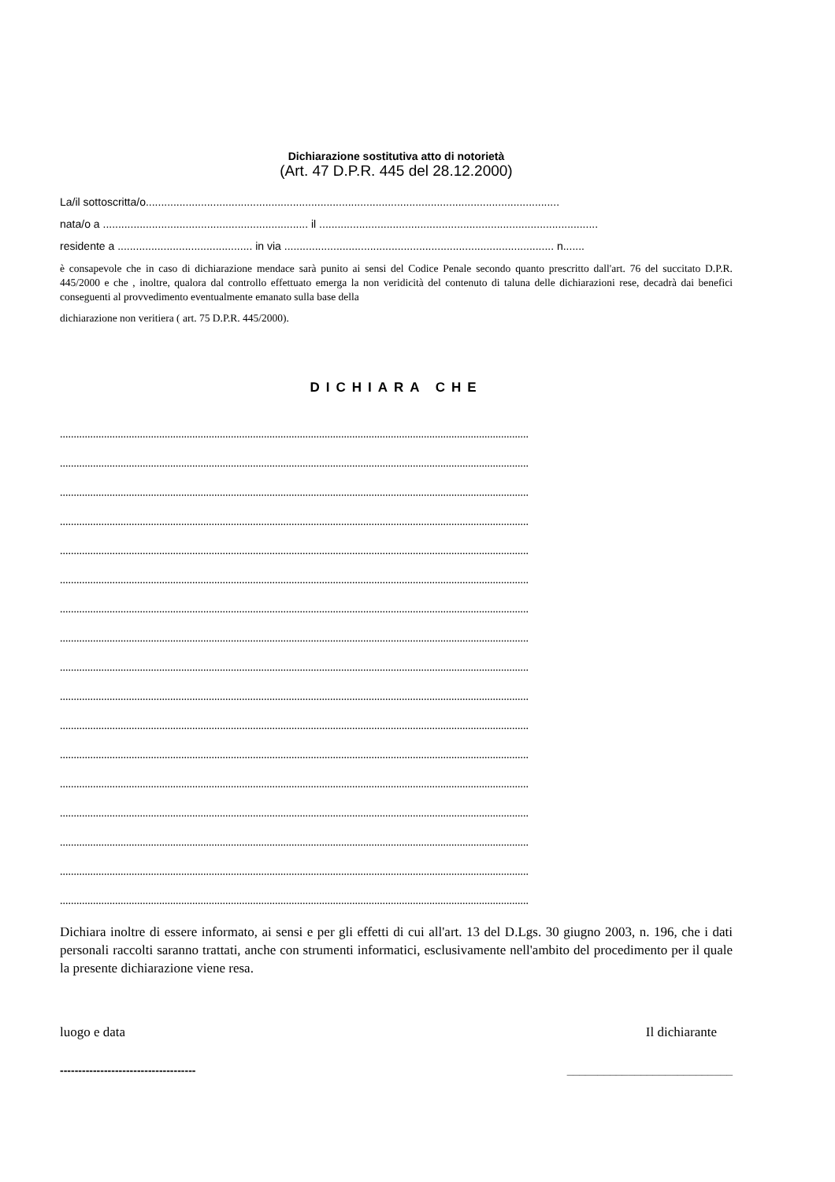Dichiarazione sostitutiva atto di notorietà
(Art. 47 D.P.R. 445 del 28.12.2000)
La/il sottoscritta/o.......................................................................................................................................
nata/o a ................................................................... il ...........................................................................................
residente a ............................................ in via ........................................................................................ n.......
è consapevole che in caso di dichiarazione mendace sarà punito ai sensi del Codice Penale secondo quanto prescritto dall'art. 76 del succitato D.P.R. 445/2000 e che , inoltre, qualora dal controllo effettuato emerga la non veridicità del contenuto di taluna delle dichiarazioni rese, decadrà dai benefici conseguenti al provvedimento eventualmente emanato sulla base della
dichiarazione non veritiera ( art. 75 D.P.R. 445/2000).
DICHIARA CHE
..........................................................................................................................................................................
..........................................................................................................................................................................
..........................................................................................................................................................................
..........................................................................................................................................................................
..........................................................................................................................................................................
..........................................................................................................................................................................
..........................................................................................................................................................................
..........................................................................................................................................................................
..........................................................................................................................................................................
..........................................................................................................................................................................
..........................................................................................................................................................................
..........................................................................................................................................................................
..........................................................................................................................................................................
..........................................................................................................................................................................
..........................................................................................................................................................................
..........................................................................................................................................................................
..........................................................................................................................................................................
Dichiara inoltre di essere informato, ai sensi e per gli effetti di cui all'art. 13 del D.Lgs. 30 giugno 2003, n. 196, che i dati personali raccolti saranno trattati, anche con strumenti informatici, esclusivamente nell'ambito del procedimento per il quale la presente dichiarazione viene resa.
luogo e data Il dichiarante
------------------------------------- ___________________________